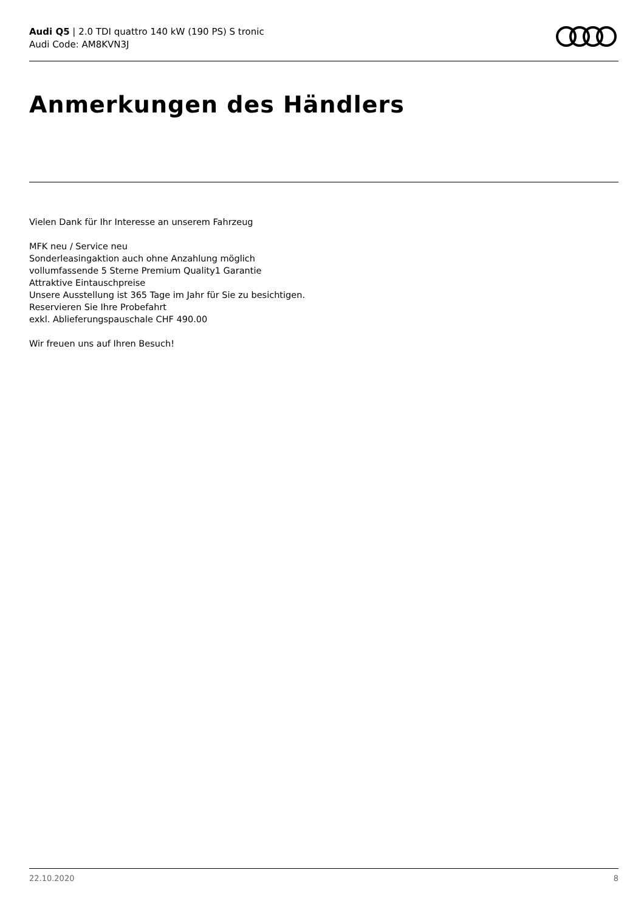Audi Q5 | 2.0 TDI quattro 140 kW (190 PS) S tronic
Audi Code: AM8KVN3J
Anmerkungen des Händlers
Vielen Dank für Ihr Interesse an unserem Fahrzeug
MFK neu / Service neu
Sonderleasingaktion auch ohne Anzahlung möglich
vollumfassende 5 Sterne Premium Quality1 Garantie
Attraktive Eintauschpreise
Unsere Ausstellung ist 365 Tage im Jahr für Sie zu besichtigen.
Reservieren Sie Ihre Probefahrt
exkl. Ablieferungspauschale CHF 490.00
Wir freuen uns auf Ihren Besuch!
22.10.2020 8